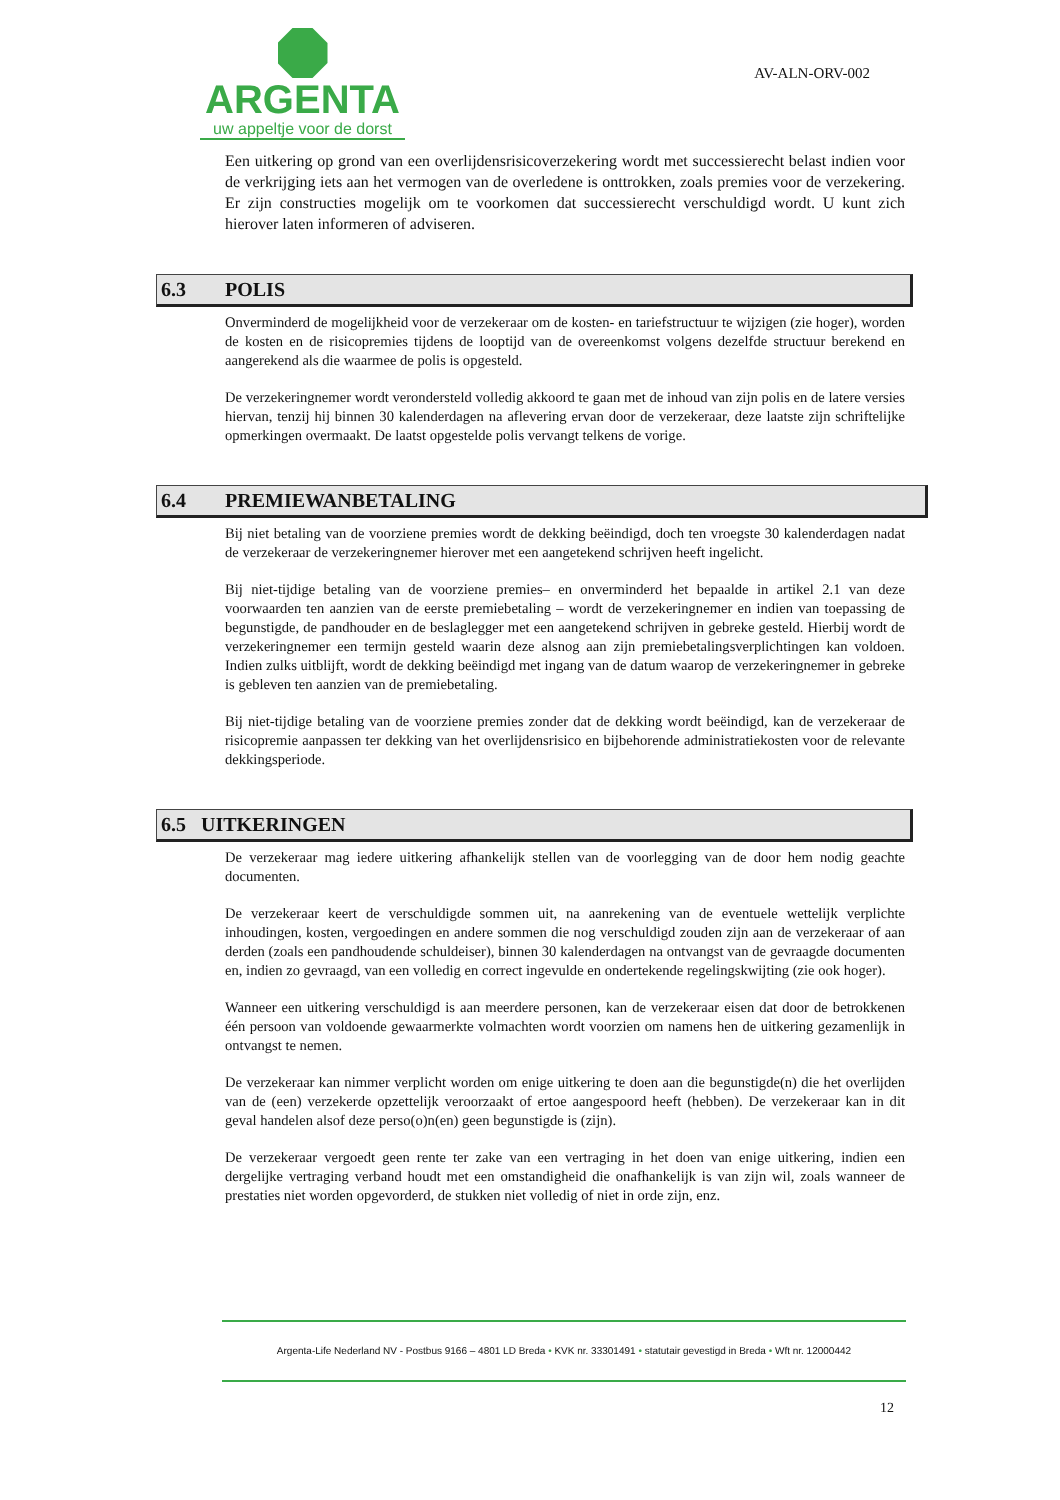ARGENTA
uw appeltje voor de dorst
AV-ALN-ORV-002
Een uitkering op grond van een overlijdensrisicoverzekering wordt met successierecht belast indien voor de verkrijging iets aan het vermogen van de overledene is onttrokken, zoals premies voor de verzekering. Er zijn constructies mogelijk om te voorkomen dat successierecht verschuldigd wordt. U kunt zich hierover laten informeren of adviseren.
6.3 POLIS
Onverminderd de mogelijkheid voor de verzekeraar om de kosten- en tariefstructuur te wijzigen (zie hoger), worden de kosten en de risicopremies tijdens de looptijd van de overeenkomst volgens dezelfde structuur berekend en aangerekend als die waarmee de polis is opgesteld.
De verzekeringnemer wordt verondersteld volledig akkoord te gaan met de inhoud van zijn polis en de latere versies hiervan, tenzij hij binnen 30 kalenderdagen na aflevering ervan door de verzekeraar, deze laatste zijn schriftelijke opmerkingen overmaakt. De laatst opgestelde polis vervangt telkens de vorige.
6.4 PREMIEWANBETALING
Bij niet betaling van de voorziene premies wordt de dekking beëindigd, doch ten vroegste 30 kalenderdagen nadat de verzekeraar de verzekeringnemer hierover met een aangetekend schrijven heeft ingelicht.
Bij niet-tijdige betaling van de voorziene premies– en onverminderd het bepaalde in artikel 2.1 van deze voorwaarden ten aanzien van de eerste premiebetaling – wordt de verzekeringnemer en indien van toepassing de begunstigde, de pandhouder en de beslaglegger met een aangetekend schrijven in gebreke gesteld. Hierbij wordt de verzekeringnemer een termijn gesteld waarin deze alsnog aan zijn premiebetalingsverplichtingen kan voldoen. Indien zulks uitblijft, wordt de dekking beëindigd met ingang van de datum waarop de verzekeringnemer in gebreke is gebleven ten aanzien van de premiebetaling.
Bij niet-tijdige betaling van de voorziene premies zonder dat de dekking wordt beëindigd, kan de verzekeraar de risicopremie aanpassen ter dekking van het overlijdensrisico en bijbehorende administratiekosten voor de relevante dekkingsperiode.
6.5 UITKERINGEN
De verzekeraar mag iedere uitkering afhankelijk stellen van de voorlegging van de door hem nodig geachte documenten.
De verzekeraar keert de verschuldigde sommen uit, na aanrekening van de eventuele wettelijk verplichte inhoudingen, kosten, vergoedingen en andere sommen die nog verschuldigd zouden zijn aan de verzekeraar of aan derden (zoals een pandhoudende schuldeiser), binnen 30 kalenderdagen na ontvangst van de gevraagde documenten en, indien zo gevraagd, van een volledig en correct ingevulde en ondertekende regelingskwijting (zie ook hoger).
Wanneer een uitkering verschuldigd is aan meerdere personen, kan de verzekeraar eisen dat door de betrokkenen één persoon van voldoende gewaarmerkte volmachten wordt voorzien om namens hen de uitkering gezamenlijk in ontvangst te nemen.
De verzekeraar kan nimmer verplicht worden om enige uitkering te doen aan die begunstigde(n) die het overlijden van de (een) verzekerde opzettelijk veroorzaakt of ertoe aangespoord heeft (hebben). De verzekeraar kan in dit geval handelen alsof deze perso(o)n(en) geen begunstigde is (zijn).
De verzekeraar vergoedt geen rente ter zake van een vertraging in het doen van enige uitkering, indien een dergelijke vertraging verband houdt met een omstandigheid die onafhankelijk is van zijn wil, zoals wanneer de prestaties niet worden opgevorderd, de stukken niet volledig of niet in orde zijn, enz.
Argenta-Life Nederland NV - Postbus 9166 – 4801 LD Breda • KVK nr. 33301491 • statutair gevestigd in Breda • Wft nr. 12000442
12